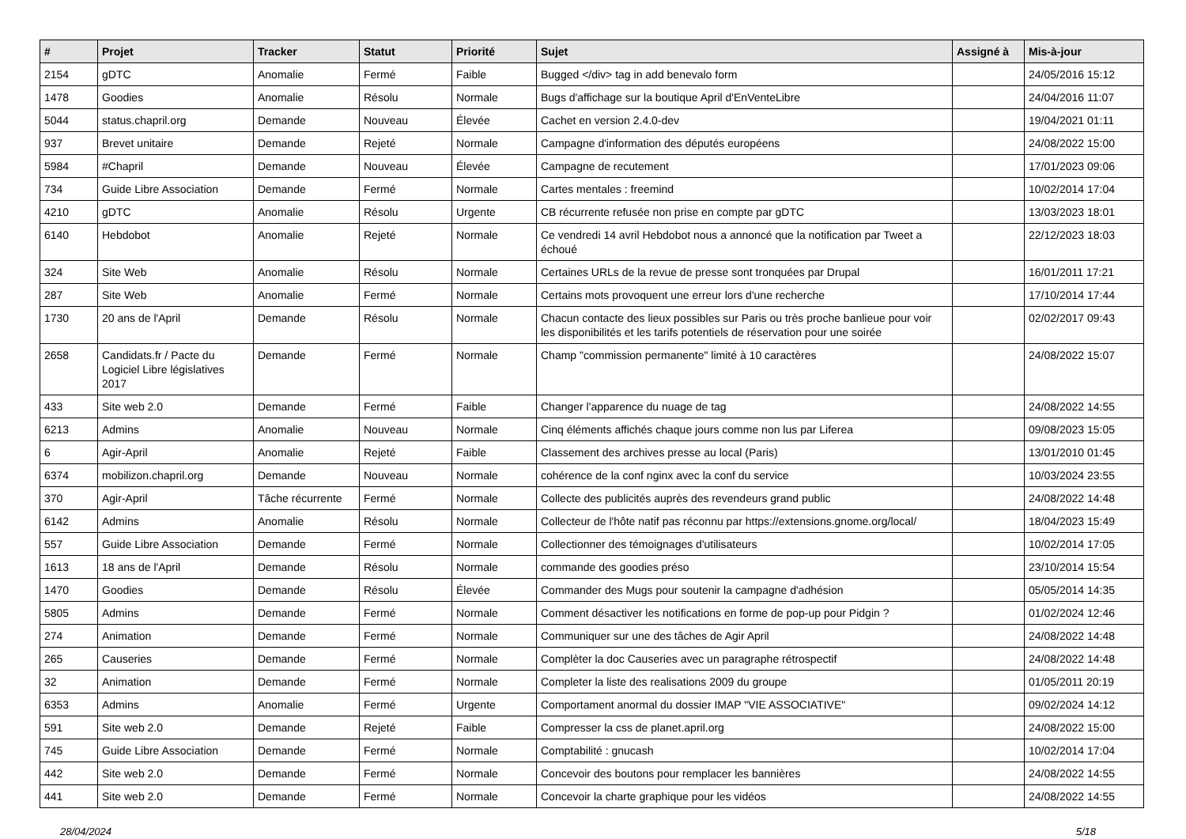| # | Projet | Tracker | Statut | Priorité | Sujet | Assigné à | Mis-à-jour |
| --- | --- | --- | --- | --- | --- | --- | --- |
| 2154 | gDTC | Anomalie | Fermé | Faible | Bugged </div> tag in add benevalo form | | 24/05/2016 15:12 |
| 1478 | Goodies | Anomalie | Résolu | Normale | Bugs d'affichage sur la boutique April d'EnVenteLibre | | 24/04/2016 11:07 |
| 5044 | status.chapril.org | Demande | Nouveau | Élevée | Cachet en version 2.4.0-dev | | 19/04/2021 01:11 |
| 937 | Brevet unitaire | Demande | Rejeté | Normale | Campagne d'information des députés européens | | 24/08/2022 15:00 |
| 5984 | #Chapril | Demande | Nouveau | Élevée | Campagne de recutement | | 17/01/2023 09:06 |
| 734 | Guide Libre Association | Demande | Fermé | Normale | Cartes mentales : freemind | | 10/02/2014 17:04 |
| 4210 | gDTC | Anomalie | Résolu | Urgente | CB récurrente refusée non prise en compte par gDTC | | 13/03/2023 18:01 |
| 6140 | Hebdobot | Anomalie | Rejeté | Normale | Ce vendredi 14 avril Hebdobot nous a annoncé que la notification par Tweet a échoué | | 22/12/2023 18:03 |
| 324 | Site Web | Anomalie | Résolu | Normale | Certaines URLs de la revue de presse sont tronquées par Drupal | | 16/01/2011 17:21 |
| 287 | Site Web | Anomalie | Fermé | Normale | Certains mots provoquent une erreur lors d'une recherche | | 17/10/2014 17:44 |
| 1730 | 20 ans de l'April | Demande | Résolu | Normale | Chacun contacte des lieux possibles sur Paris ou très proche banlieue pour voir les disponibilités et les tarifs potentiels de réservation pour une soirée | | 02/02/2017 09:43 |
| 2658 | Candidats.fr / Pacte du Logiciel Libre législatives 2017 | Demande | Fermé | Normale | Champ "commission permanente" limité à 10 caractères | | 24/08/2022 15:07 |
| 433 | Site web 2.0 | Demande | Fermé | Faible | Changer l'apparence du nuage de tag | | 24/08/2022 14:55 |
| 6213 | Admins | Anomalie | Nouveau | Normale | Cinq éléments affichés chaque jours comme non lus par Liferea | | 09/08/2023 15:05 |
| 6 | Agir-April | Anomalie | Rejeté | Faible | Classement des archives presse au local (Paris) | | 13/01/2010 01:45 |
| 6374 | mobilizon.chapril.org | Demande | Nouveau | Normale | cohérence de la conf nginx avec la conf du service | | 10/03/2024 23:55 |
| 370 | Agir-April | Tâche récurrente | Fermé | Normale | Collecte des publicités auprès des revendeurs grand public | | 24/08/2022 14:48 |
| 6142 | Admins | Anomalie | Résolu | Normale | Collecteur de l'hôte natif pas réconnu par https://extensions.gnome.org/local/ | | 18/04/2023 15:49 |
| 557 | Guide Libre Association | Demande | Fermé | Normale | Collectionner des témoignages d'utilisateurs | | 10/02/2014 17:05 |
| 1613 | 18 ans de l'April | Demande | Résolu | Normale | commande des goodies préso | | 23/10/2014 15:54 |
| 1470 | Goodies | Demande | Résolu | Élevée | Commander des Mugs pour soutenir la campagne d'adhésion | | 05/05/2014 14:35 |
| 5805 | Admins | Demande | Fermé | Normale | Comment désactiver les notifications en forme de pop-up pour Pidgin ? | | 01/02/2024 12:46 |
| 274 | Animation | Demande | Fermé | Normale | Communiquer sur une des tâches de Agir April | | 24/08/2022 14:48 |
| 265 | Causeries | Demande | Fermé | Normale | Complèter la doc Causeries avec un paragraphe rétrospectif | | 24/08/2022 14:48 |
| 32 | Animation | Demande | Fermé | Normale | Completer la liste des realisations 2009 du groupe | | 01/05/2011 20:19 |
| 6353 | Admins | Anomalie | Fermé | Urgente | Comportament anormal du dossier IMAP "VIE ASSOCIATIVE" | | 09/02/2024 14:12 |
| 591 | Site web 2.0 | Demande | Rejeté | Faible | Compresser la css de planet.april.org | | 24/08/2022 15:00 |
| 745 | Guide Libre Association | Demande | Fermé | Normale | Comptabilité : gnucash | | 10/02/2014 17:04 |
| 442 | Site web 2.0 | Demande | Fermé | Normale | Concevoir des boutons pour remplacer les bannières | | 24/08/2022 14:55 |
| 441 | Site web 2.0 | Demande | Fermé | Normale | Concevoir la charte graphique pour les vidéos | | 24/08/2022 14:55 |
28/04/2024 5/18